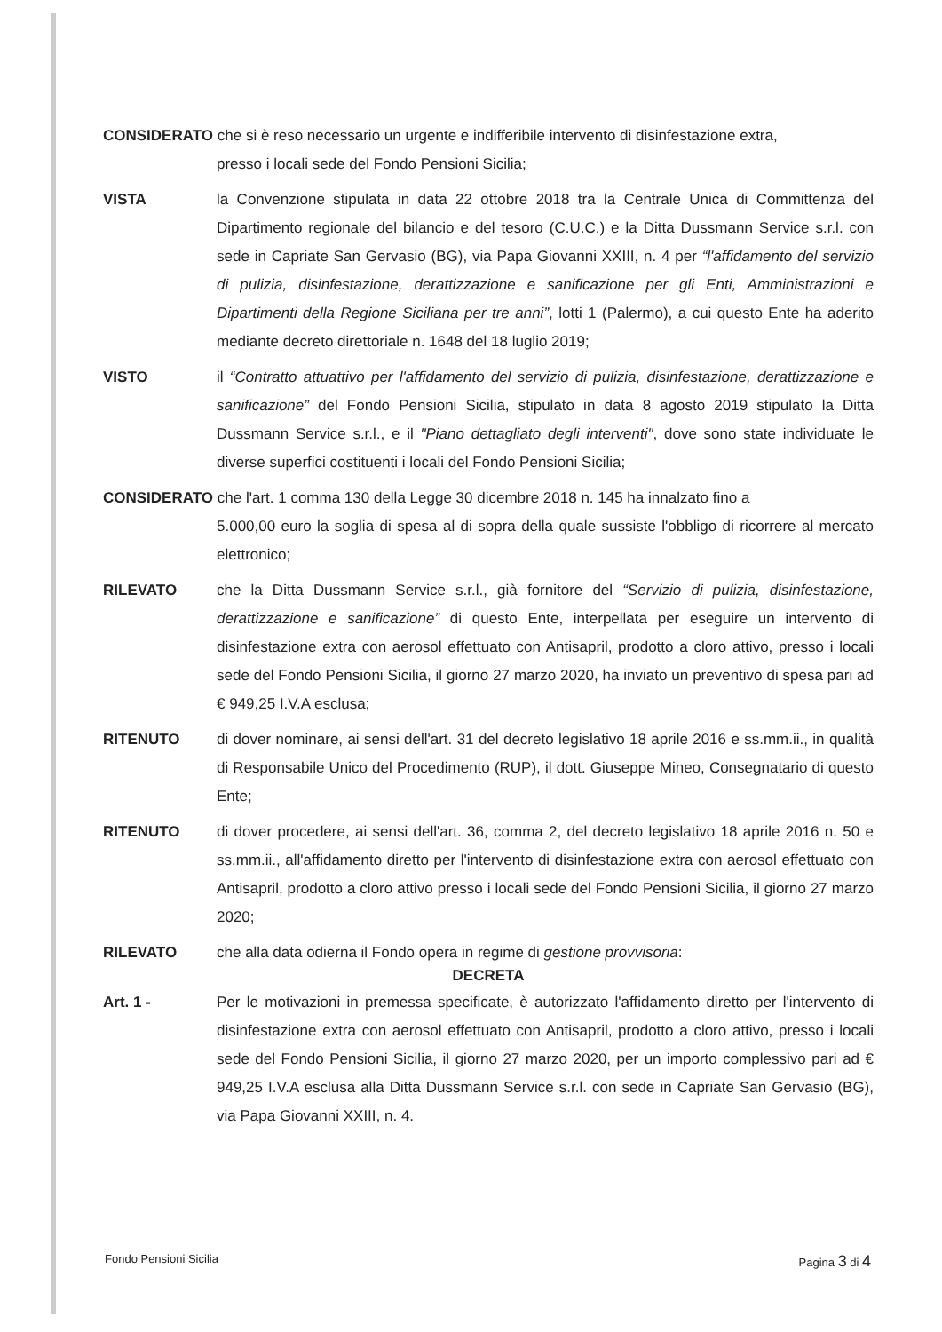CONSIDERATO che si è reso necessario un urgente e indifferibile intervento di disinfestazione extra,
presso i locali sede del Fondo Pensioni Sicilia;
VISTA la Convenzione stipulata in data 22 ottobre 2018 tra la Centrale Unica di Committenza del Dipartimento regionale del bilancio e del tesoro (C.U.C.) e la Ditta Dussmann Service s.r.l. con sede in Capriate San Gervasio (BG), via Papa Giovanni XXIII, n. 4 per “l'affidamento del servizio di pulizia, disinfestazione, derattizzazione e sanificazione per gli Enti, Amministrazioni e Dipartimenti della Regione Siciliana per tre anni”, lotti 1 (Palermo), a cui questo Ente ha aderito mediante decreto direttoriale n. 1648 del 18 luglio 2019;
VISTO il “Contratto attuattivo per l'affidamento del servizio di pulizia, disinfestazione, derattizzazione e sanificazione” del Fondo Pensioni Sicilia, stipulato in data 8 agosto 2019 stipulato la Ditta Dussmann Service s.r.l., e il "Piano dettagliato degli interventi", dove sono state individuate le diverse superfici costituenti i locali del Fondo Pensioni Sicilia;
CONSIDERATO che l'art. 1 comma 130 della Legge 30 dicembre 2018 n. 145 ha innalzato fino a
5.000,00 euro la soglia di spesa al di sopra della quale sussiste l'obbligo di ricorrere al mercato elettronico;
RILEVATO che la Ditta Dussmann Service s.r.l., già fornitore del “Servizio di pulizia, disinfestazione, derattizzazione e sanificazione” di questo Ente, interpellata per eseguire un intervento di disinfestazione extra con aerosol effettuato con Antisapril, prodotto a cloro attivo, presso i locali sede del Fondo Pensioni Sicilia, il giorno 27 marzo 2020, ha inviato un preventivo di spesa pari ad € 949,25 I.V.A esclusa;
RITENUTO di dover nominare, ai sensi dell'art. 31 del decreto legislativo 18 aprile 2016 e ss.mm.ii., in qualità di Responsabile Unico del Procedimento (RUP), il dott. Giuseppe Mineo, Consegnatario di questo Ente;
RITENUTO di dover procedere, ai sensi dell'art. 36, comma 2, del decreto legislativo 18 aprile 2016 n. 50 e ss.mm.ii., all'affidamento diretto per l'intervento di disinfestazione extra con aerosol effettuato con Antisapril, prodotto a cloro attivo presso i locali sede del Fondo Pensioni Sicilia, il giorno 27 marzo 2020;
RILEVATO che alla data odierna il Fondo opera in regime di gestione provvisoria:
DECRETA
Art. 1 - Per le motivazioni in premessa specificate, è autorizzato l'affidamento diretto per l'intervento di disinfestazione extra con aerosol effettuato con Antisapril, prodotto a cloro attivo, presso i locali sede del Fondo Pensioni Sicilia, il giorno 27 marzo 2020, per un importo complessivo pari ad € 949,25 I.V.A esclusa alla Ditta Dussmann Service s.r.l. con sede in Capriate San Gervasio (BG), via Papa Giovanni XXIII, n. 4.
Fondo Pensioni Sicilia Pagina 3 di 4